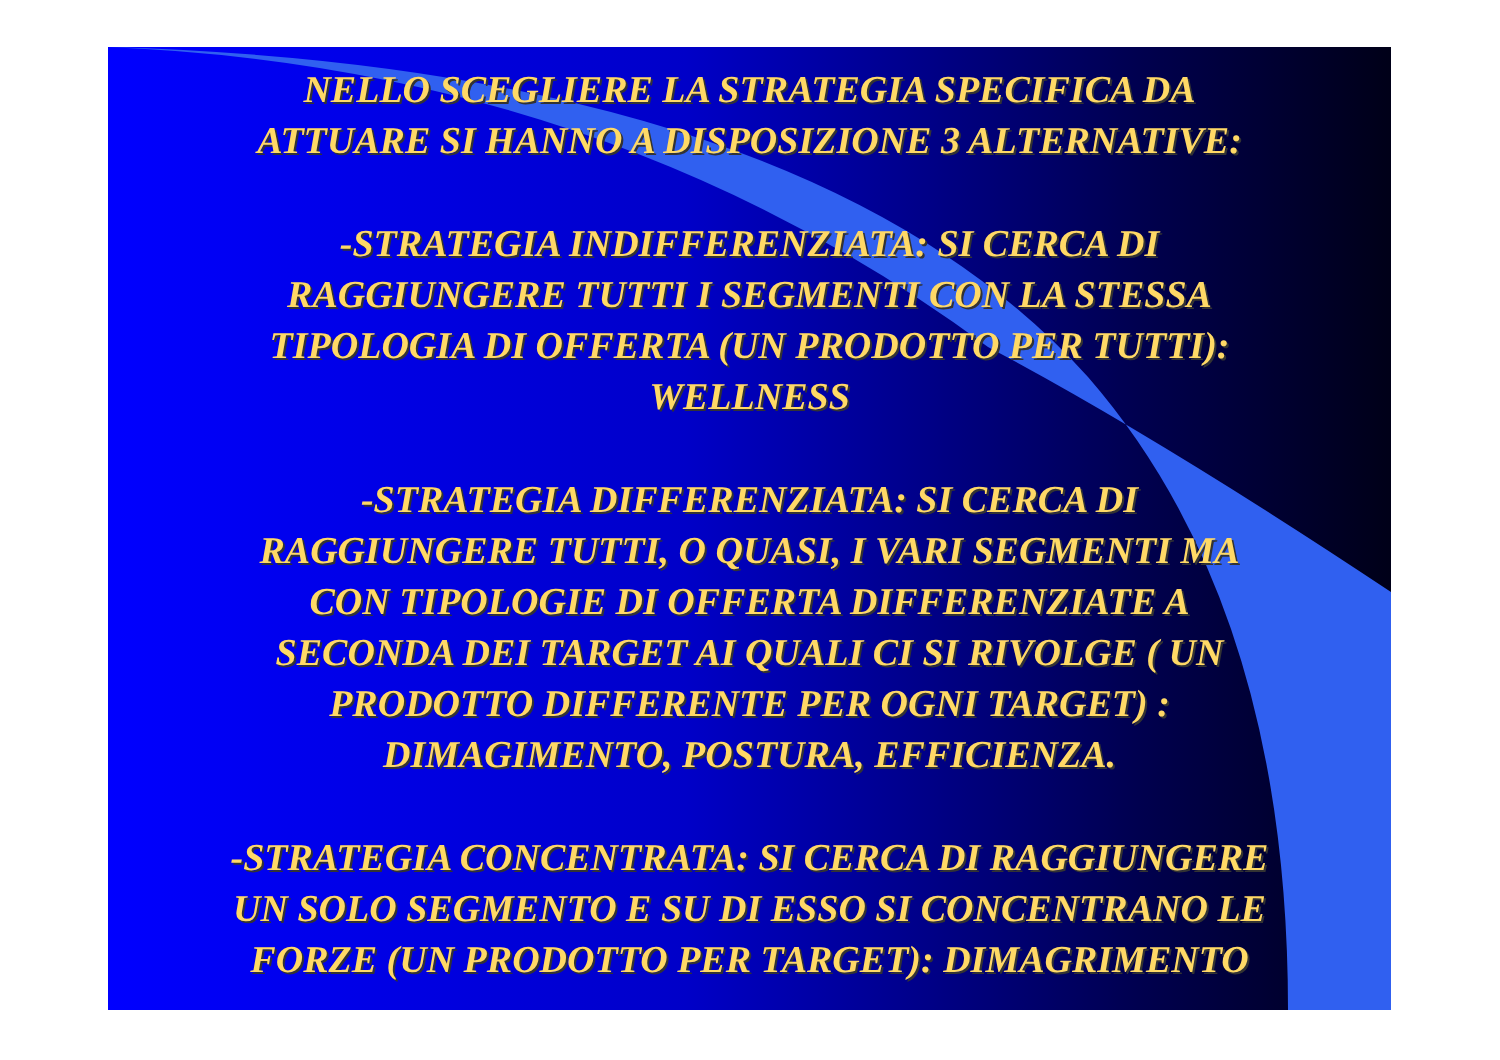NELLO SCEGLIERE LA STRATEGIA SPECIFICA DA
ATTUARE SI HANNO A DISPOSIZIONE 3 ALTERNATIVE:
-STRATEGIA INDIFFERENZIATA: SI CERCA DI
RAGGIUNGERE TUTTI I SEGMENTI CON LA STESSA
TIPOLOGIA DI OFFERTA (UN PRODOTTO PER TUTTI):
WELLNESS
-STRATEGIA DIFFERENZIATA: SI CERCA DI
RAGGIUNGERE TUTTI, O QUASI, I VARI SEGMENTI MA
CON TIPOLOGIE DI OFFERTA DIFFERENZIATE A
SECONDA DEI TARGET AI QUALI CI SI RIVOLGE ( UN
PRODOTTO DIFFERENTE PER OGNI TARGET) :
DIMAGIMENTO, POSTURA, EFFICIENZA.
-STRATEGIA CONCENTRATA: SI CERCA DI RAGGIUNGERE
UN SOLO SEGMENTO E SU DI ESSO SI CONCENTRANO LE
FORZE (UN PRODOTTO PER TARGET): DIMAGRIMENTO